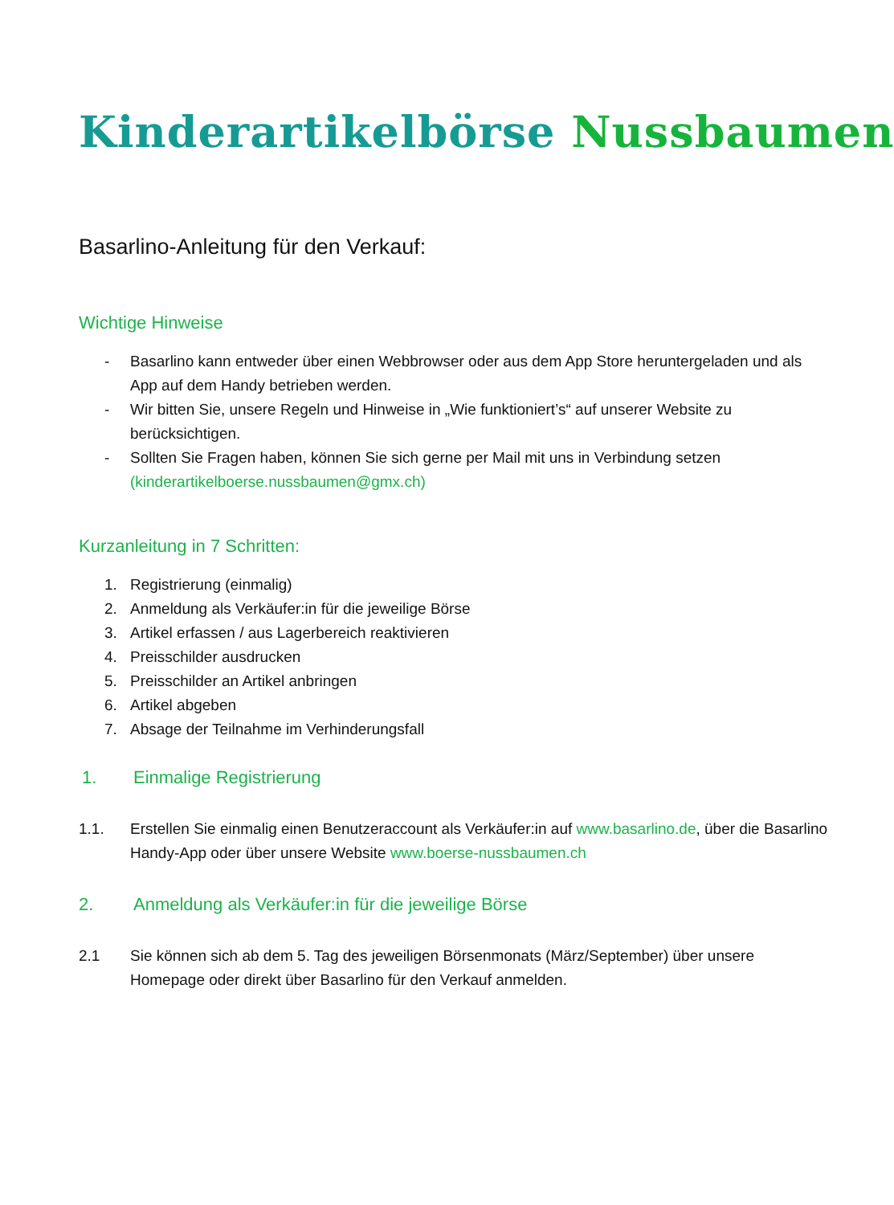Kinderartikelbörse Nussbaumen
Basarlino-Anleitung für den Verkauf:
Wichtige Hinweise
- Basarlino kann entweder über einen Webbrowser oder aus dem App Store heruntergeladen und als App auf dem Handy betrieben werden.
- Wir bitten Sie, unsere Regeln und Hinweise in „Wie funktioniert’s“ auf unserer Website zu berücksichtigen.
- Sollten Sie Fragen haben, können Sie sich gerne per Mail mit uns in Verbindung setzen (kinderartikelboerse.nussbaumen@gmx.ch)
Kurzanleitung in 7 Schritten:
1. Registrierung (einmalig)
2. Anmeldung als Verkäufer:in für die jeweilige Börse
3. Artikel erfassen / aus Lagerbereich reaktivieren
4. Preisschilder ausdrucken
5. Preisschilder an Artikel anbringen
6. Artikel abgeben
7. Absage der Teilnahme im Verhinderungsfall
1. Einmalige Registrierung
1.1. Erstellen Sie einmalig einen Benutzeraccount als Verkäufer:in auf www.basarlino.de, über die Basarlino Handy-App oder über unsere Website www.boerse-nussbaumen.ch
2. Anmeldung als Verkäufer:in für die jeweilige Börse
2.1 Sie können sich ab dem 5. Tag des jeweiligen Börsenmonats (März/September) über unsere Homepage oder direkt über Basarlino für den Verkauf anmelden.